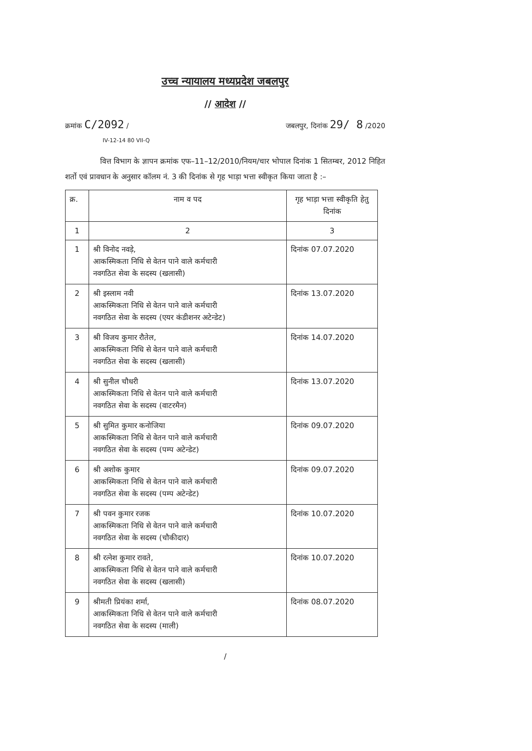उच्च न्यायालय मध्यप्रदेश जबलपुर
// आदेश //
क्रमांक C/2092 / जबलपुर, दिनांक 29/ 8 /2020
IV-12-14 80 VII-Q
वित्त विभाग के ज्ञापन क्रमांक एफ–11–12/2010/नियम/चार भोपाल दिनांक 1 सितम्बर, 2012 निहित शर्तो एवं प्रावधान के अनुसार कॉलम नं. 3 की दिनांक से गृह भाड़ा भत्ता स्वीकृत किया जाता है :–
| क्र. | नाम व पद | गृह भाड़ा भत्ता स्वीकृति हेतु दिनांक |
| --- | --- | --- |
| 1 | 2 | 3 |
| 1 | श्री विनोद नवड़े, आकस्मिकता निधि से वेतन पाने वाले कर्मचारी नवगठित सेवा के सदस्य (खलासी) | दिनांक 07.07.2020 |
| 2 | श्री इस्लाम नवी आकस्मिकता निधि से वेतन पाने वाले कर्मचारी नवगठित सेवा के सदस्य (एयर कंडीशनर अटेन्डेट) | दिनांक 13.07.2020 |
| 3 | श्री विजय कुमार रौतेल, आकस्मिकता निधि से वेतन पाने वाले कर्मचारी नवगठित सेवा के सदस्य (खलासी) | दिनांक 14.07.2020 |
| 4 | श्री सुनील चौधरी आकस्मिकता निधि से वेतन पाने वाले कर्मचारी नवगठित सेवा के सदस्य (वाटरमैन) | दिनांक 13.07.2020 |
| 5 | श्री सुमित कुमार कनोजिया आकस्मिकता निधि से वेतन पाने वाले कर्मचारी नवगठित सेवा के सदस्य (पम्प अटेन्डेट) | दिनांक 09.07.2020 |
| 6 | श्री अशोक कुमार आकस्मिकता निधि से वेतन पाने वाले कर्मचारी नवगठित सेवा के सदस्य (पम्प अटेन्डेट) | दिनांक 09.07.2020 |
| 7 | श्री पवन कुमार रजक आकस्मिकता निधि से वेतन पाने वाले कर्मचारी नवगठित सेवा के सदस्य (चौकीदार) | दिनांक 10.07.2020 |
| 8 | श्री रत्नेश कुमार रावते, आकस्मिकता निधि से वेतन पाने वाले कर्मचारी नवगठित सेवा के सदस्य (खलासी) | दिनांक 10.07.2020 |
| 9 | श्रीमती प्रियंका शर्मा, आकस्मिकता निधि से वेतन पाने वाले कर्मचारी नवगठित सेवा के सदस्य (माली) | दिनांक 08.07.2020 |
/